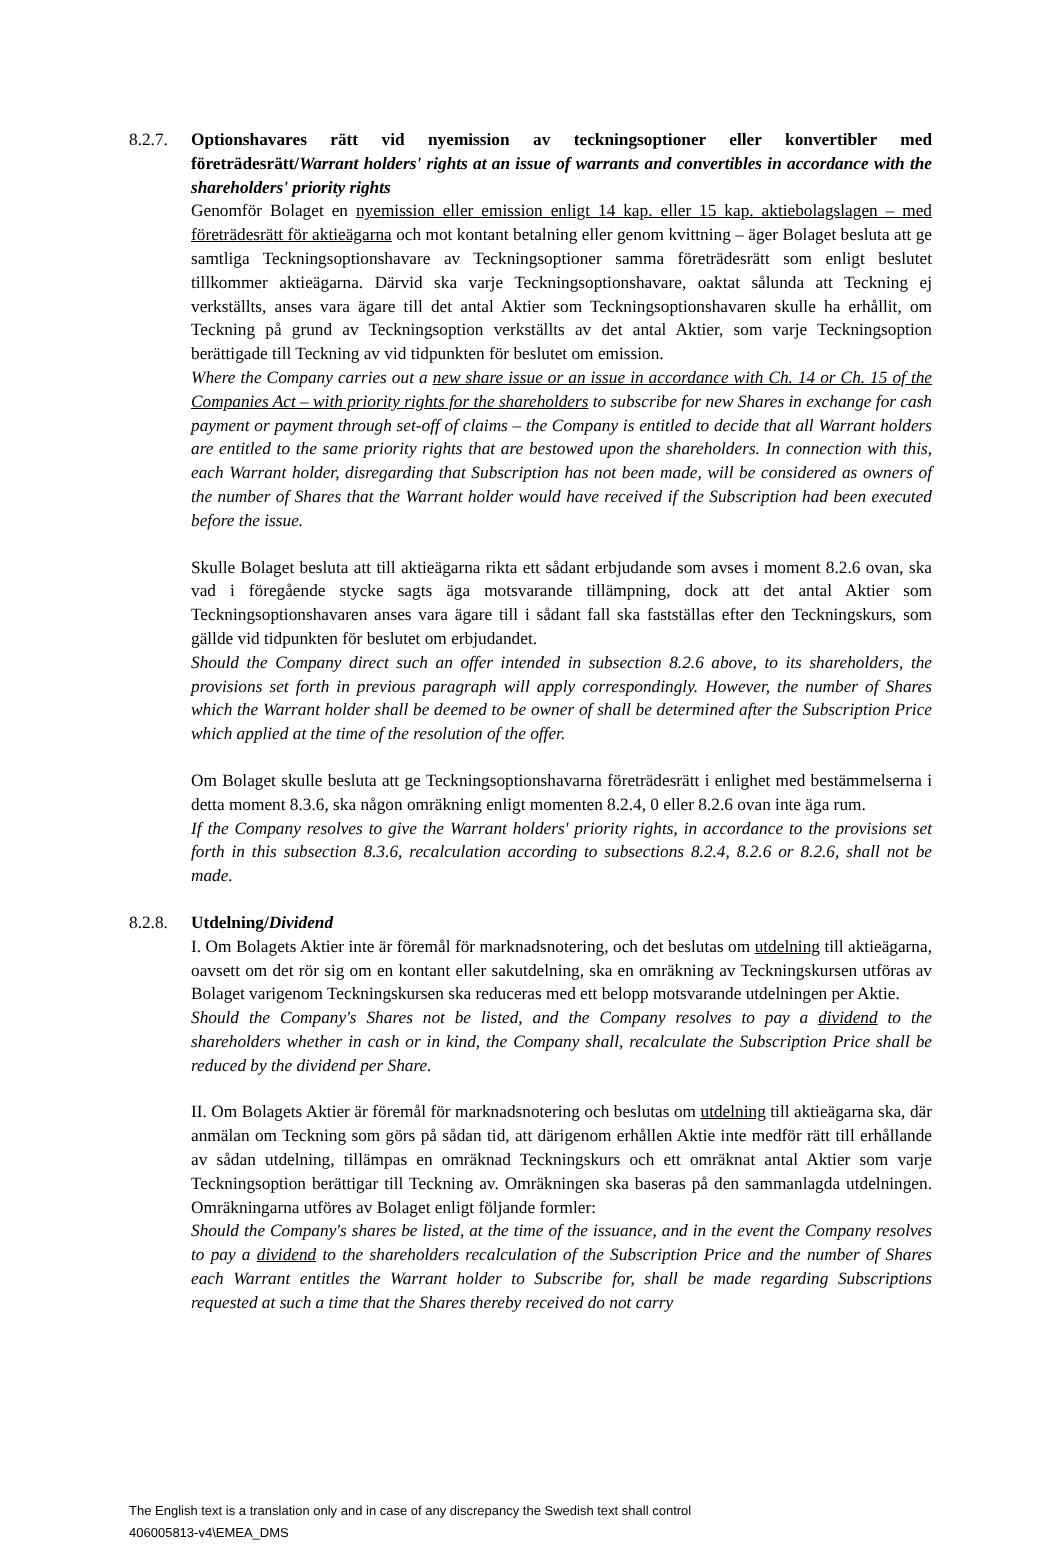8.2.7.
Optionshavares rätt vid nyemission av teckningsoptioner eller konvertibler med företrädesrätt/Warrant holders' rights at an issue of warrants and convertibles in accordance with the shareholders' priority rights
Genomför Bolaget en nyemission eller emission enligt 14 kap. eller 15 kap. aktiebolagslagen – med företrädesrätt för aktieägarna och mot kontant betalning eller genom kvittning – äger Bolaget besluta att ge samtliga Teckningsoptionshavare av Teckningsoptioner samma företrädesrätt som enligt beslutet tillkommer aktieägarna. Därvid ska varje Teckningsoptionshavare, oaktat sålunda att Teckning ej verkställts, anses vara ägare till det antal Aktier som Teckningsoptionshavaren skulle ha erhållit, om Teckning på grund av Teckningsoption verkställts av det antal Aktier, som varje Teckningsoption berättigade till Teckning av vid tidpunkten för beslutet om emission.
Where the Company carries out a new share issue or an issue in accordance with Ch. 14 or Ch. 15 of the Companies Act – with priority rights for the shareholders to subscribe for new Shares in exchange for cash payment or payment through set-off of claims – the Company is entitled to decide that all Warrant holders are entitled to the same priority rights that are bestowed upon the shareholders. In connection with this, each Warrant holder, disregarding that Subscription has not been made, will be considered as owners of the number of Shares that the Warrant holder would have received if the Subscription had been executed before the issue.
Skulle Bolaget besluta att till aktieägarna rikta ett sådant erbjudande som avses i moment 8.2.6 ovan, ska vad i föregående stycke sagts äga motsvarande tillämpning, dock att det antal Aktier som Teckningsoptionshavaren anses vara ägare till i sådant fall ska fastställas efter den Teckningskurs, som gällde vid tidpunkten för beslutet om erbjudandet.
Should the Company direct such an offer intended in subsection 8.2.6 above, to its shareholders, the provisions set forth in previous paragraph will apply correspondingly. However, the number of Shares which the Warrant holder shall be deemed to be owner of shall be determined after the Subscription Price which applied at the time of the resolution of the offer.
Om Bolaget skulle besluta att ge Teckningsoptionshavarna företrädesrätt i enlighet med bestämmelserna i detta moment 8.3.6, ska någon omräkning enligt momenten 8.2.4, 0 eller 8.2.6 ovan inte äga rum.
If the Company resolves to give the Warrant holders' priority rights, in accordance to the provisions set forth in this subsection 8.3.6, recalculation according to subsections 8.2.4, 8.2.6 or 8.2.6, shall not be made.
8.2.8.
Utdelning/Dividend
I. Om Bolagets Aktier inte är föremål för marknadsnotering, och det beslutas om utdelning till aktieägarna, oavsett om det rör sig om en kontant eller sakutdelning, ska en omräkning av Teckningskursen utföras av Bolaget varigenom Teckningskursen ska reduceras med ett belopp motsvarande utdelningen per Aktie.
Should the Company's Shares not be listed, and the Company resolves to pay a dividend to the shareholders whether in cash or in kind, the Company shall, recalculate the Subscription Price shall be reduced by the dividend per Share.
II. Om Bolagets Aktier är föremål för marknadsnotering och beslutas om utdelning till aktieägarna ska, där anmälan om Teckning som görs på sådan tid, att därigenom erhållen Aktie inte medför rätt till erhållande av sådan utdelning, tillämpas en omräknad Teckningskurs och ett omräknat antal Aktier som varje Teckningsoption berättigar till Teckning av. Omräkningen ska baseras på den sammanlagda utdelningen. Omräkningarna utföres av Bolaget enligt följande formler:
Should the Company's shares be listed, at the time of the issuance, and in the event the Company resolves to pay a dividend to the shareholders recalculation of the Subscription Price and the number of Shares each Warrant entitles the Warrant holder to Subscribe for, shall be made regarding Subscriptions requested at such a time that the Shares thereby received do not carry
The English text is a translation only and in case of any discrepancy the Swedish text shall control
406005813-v4\EMEA_DMS